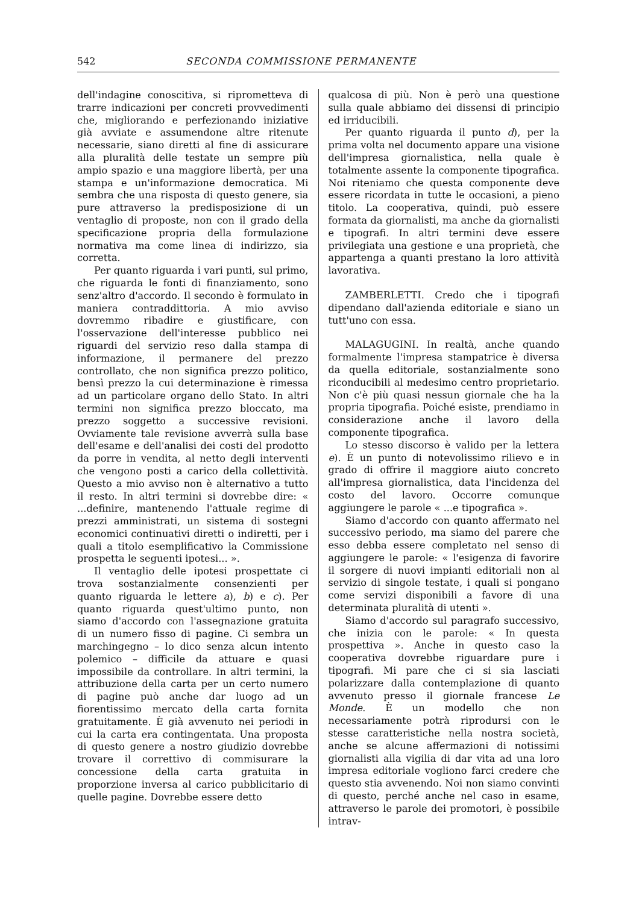542 SECONDA COMMISSIONE PERMANENTE
dell'indagine conoscitiva, si riprometteva di trarre indicazioni per concreti provvedimenti che, migliorando e perfezionando iniziative già avviate e assumendone altre ritenute necessarie, siano diretti al fine di assicurare alla pluralità delle testate un sempre più ampio spazio e una maggiore libertà, per una stampa e un'informazione democratica. Mi sembra che una risposta di questo genere, sia pure attraverso la predisposizione di un ventaglio di proposte, non con il grado della specificazione propria della formulazione normativa ma come linea di indirizzo, sia corretta.
Per quanto riguarda i vari punti, sul primo, che riguarda le fonti di finanziamento, sono senz'altro d'accordo. Il secondo è formulato in maniera contraddittoria. A mio avviso dovremmo ribadire e giustificare, con l'osservazione dell'interesse pubblico nei riguardi del servizio reso dalla stampa di informazione, il permanere del prezzo controllato, che non significa prezzo politico, bensì prezzo la cui determinazione è rimessa ad un particolare organo dello Stato. In altri termini non significa prezzo bloccato, ma prezzo soggetto a successive revisioni. Ovviamente tale revisione avverrà sulla base dell'esame e dell'analisi dei costi del prodotto da porre in vendita, al netto degli interventi che vengono posti a carico della collettività. Questo a mio avviso non è alternativo a tutto il resto. In altri termini si dovrebbe dire: « ...definire, mantenendo l'attuale regime di prezzi amministrati, un sistema di sostegni economici continuativi diretti o indiretti, per i quali a titolo esemplificativo la Commissione prospetta le seguenti ipotesi... ».
Il ventaglio delle ipotesi prospettate ci trova sostanzialmente consenzienti per quanto riguarda le lettere a), b) e c). Per quanto riguarda quest'ultimo punto, non siamo d'accordo con l'assegnazione gratuita di un numero fisso di pagine. Ci sembra un marchingegno – lo dico senza alcun intento polemico – difficile da attuare e quasi impossibile da controllare. In altri termini, la attribuzione della carta per un certo numero di pagine può anche dar luogo ad un fiorentissimo mercato della carta fornita gratuitamente. È già avvenuto nei periodi in cui la carta era contingentata. Una proposta di questo genere a nostro giudizio dovrebbe trovare il correttivo di commisurare la concessione della carta gratuita in proporzione inversa al carico pubblicitario di quelle pagine. Dovrebbe essere detto
qualcosa di più. Non è però una questione sulla quale abbiamo dei dissensi di principio ed irriducibili.
Per quanto riguarda il punto d), per la prima volta nel documento appare una visione dell'impresa giornalistica, nella quale è totalmente assente la componente tipografica. Noi riteniamo che questa componente deve essere ricordata in tutte le occasioni, a pieno titolo. La cooperativa, quindi, può essere formata da giornalisti, ma anche da giornalisti e tipografi. In altri termini deve essere privilegiata una gestione e una proprietà, che appartenga a quanti prestano la loro attività lavorativa.
ZAMBERLETTI. Credo che i tipografi dipendano dall'azienda editoriale e siano un tutt'uno con essa.
MALAGUGINI. In realtà, anche quando formalmente l'impresa stampatrice è diversa da quella editoriale, sostanzialmente sono riconducibili al medesimo centro proprietario. Non c'è più quasi nessun giornale che ha la propria tipografia. Poiché esiste, prendiamo in considerazione anche il lavoro della componente tipografica.
Lo stesso discorso è valido per la lettera e). È un punto di notevolissimo rilievo e in grado di offrire il maggiore aiuto concreto all'impresa giornalistica, data l'incidenza del costo del lavoro. Occorre comunque aggiungere le parole « ...e tipografica ».
Siamo d'accordo con quanto affermato nel successivo periodo, ma siamo del parere che esso debba essere completato nel senso di aggiungere le parole: « l'esigenza di favorire il sorgere di nuovi impianti editoriali non al servizio di singole testate, i quali si pongano come servizi disponibili a favore di una determinata pluralità di utenti ».
Siamo d'accordo sul paragrafo successivo, che inizia con le parole: « In questa prospettiva ». Anche in questo caso la cooperativa dovrebbe riguardare pure i tipografi. Mi pare che ci si sia lasciati polarizzare dalla contemplazione di quanto avvenuto presso il giornale francese Le Monde. È un modello che non necessariamente potrà riprodursi con le stesse caratteristiche nella nostra società, anche se alcune affermazioni di notissimi giornalisti alla vigilia di dar vita ad una loro impresa editoriale vogliono farci credere che questo stia avvenendo. Noi non siamo convinti di questo, perché anche nel caso in esame, attraverso le parole dei promotori, è possibile intrav-